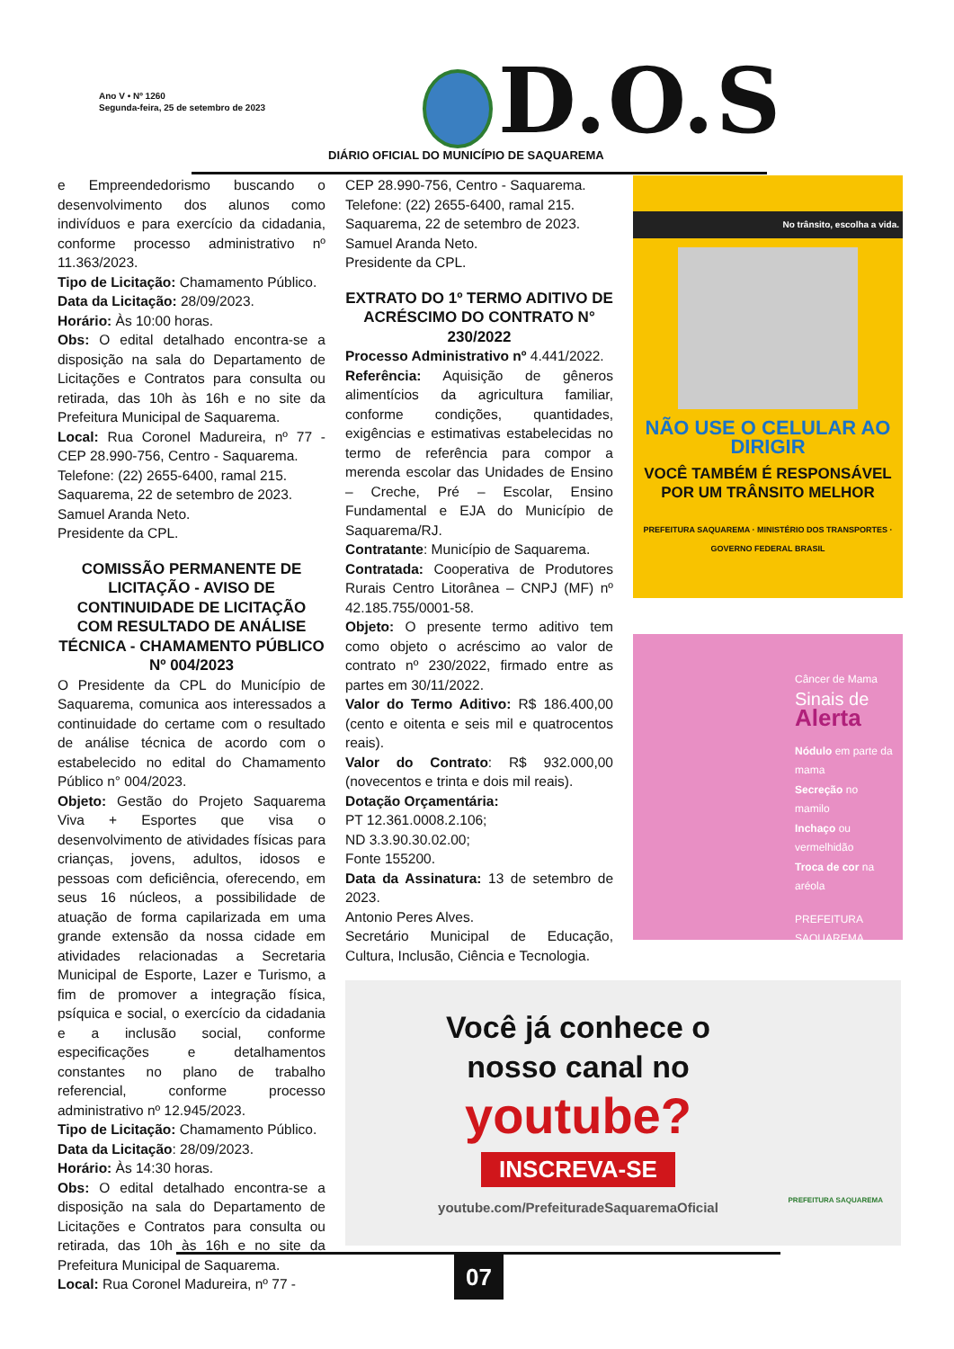Ano V • Nº 1260
Segunda-feira, 25 de setembro de 2023
D.O.S
DIÁRIO OFICIAL DO MUNICÍPIO DE SAQUAREMA
e Empreendedorismo buscando o desenvolvimento dos alunos como indivíduos e para exercício da cidadania, conforme processo administrativo nº 11.363/2023.
Tipo de Licitação: Chamamento Público.
Data da Licitação: 28/09/2023.
Horário: Às 10:00 horas.
Obs: O edital detalhado encontra-se a disposição na sala do Departamento de Licitações e Contratos para consulta ou retirada, das 10h às 16h e no site da Prefeitura Municipal de Saquarema.
Local: Rua Coronel Madureira, nº 77 - CEP 28.990-756, Centro - Saquarema.
Telefone: (22) 2655-6400, ramal 215.
Saquarema, 22 de setembro de 2023.
Samuel Aranda Neto.
Presidente da CPL.
COMISSÃO PERMANENTE DE LICITAÇÃO - AVISO DE CONTINUIDADE DE LICITAÇÃO COM RESULTADO DE ANÁLISE TÉCNICA - CHAMAMENTO PÚBLICO Nº 004/2023
O Presidente da CPL do Município de Saquarema, comunica aos interessados a continuidade do certame com o resultado de análise técnica de acordo com o estabelecido no edital do Chamamento Público n° 004/2023.
Objeto: Gestão do Projeto Saquarema Viva + Esportes que visa o desenvolvimento de atividades físicas para crianças, jovens, adultos, idosos e pessoas com deficiência, oferecendo, em seus 16 núcleos, a possibilidade de atuação de forma capilarizada em uma grande extensão da nossa cidade em atividades relacionadas a Secretaria Municipal de Esporte, Lazer e Turismo, a fim de promover a integração física, psíquica e social, o exercício da cidadania e a inclusão social, conforme especificações e detalhamentos constantes no plano de trabalho referencial, conforme processo administrativo nº 12.945/2023.
Tipo de Licitação: Chamamento Público.
Data da Licitação: 28/09/2023.
Horário: Às 14:30 horas.
Obs: O edital detalhado encontra-se a disposição na sala do Departamento de Licitações e Contratos para consulta ou retirada, das 10h às 16h e no site da Prefeitura Municipal de Saquarema.
Local: Rua Coronel Madureira, nº 77 -
CEP 28.990-756, Centro - Saquarema.
Telefone: (22) 2655-6400, ramal 215.
Saquarema, 22 de setembro de 2023.
Samuel Aranda Neto.
Presidente da CPL.
EXTRATO DO 1º TERMO ADITIVO DE ACRÉSCIMO DO CONTRATO N° 230/2022
Processo Administrativo nº 4.441/2022.
Referência: Aquisição de gêneros alimentícios da agricultura familiar, conforme condições, quantidades, exigências e estimativas estabelecidas no termo de referência para compor a merenda escolar das Unidades de Ensino – Creche, Pré – Escolar, Ensino Fundamental e EJA do Município de Saquarema/RJ.
Contratante: Município de Saquarema.
Contratada: Cooperativa de Produtores Rurais Centro Litorânea – CNPJ (MF) nº 42.185.755/0001-58.
Objeto: O presente termo aditivo tem como objeto o acréscimo ao valor de contrato nº 230/2022, firmado entre as partes em 30/11/2022.
Valor do Termo Aditivo: R$ 186.400,00 (cento e oitenta e seis mil e quatrocentos reais).
Valor do Contrato: R$ 932.000,00 (novecentos e trinta e dois mil reais).
Dotação Orçamentária:
PT 12.361.0008.2.106;
ND 3.3.90.30.02.00;
Fonte 155200.
Data da Assinatura: 13 de setembro de 2023.
Antonio Peres Alves.
Secretário Municipal de Educação, Cultura, Inclusão, Ciência e Tecnologia.
No trânsito, escolha a vida.
NÃO USE O CELULAR AO DIRIGIR
VOCÊ TAMBÉM É RESPONSÁVEL POR UM TRÂNSITO MELHOR
PREFEITURA SAQUAREMA · MINISTÉRIO DOS TRANSPORTES · GOVERNO FEDERAL BRASIL
Câncer de Mama
Sinais de
Alerta
Nódulo em parte da mama
Secreção no mamilo
Inchaço ou vermelhidão
Troca de cor na aréola
PREFEITURA SAQUAREMA
Você já conhece o
nosso canal no
youtube?
INSCREVA-SE
youtube.com/PrefeituradeSaquaremaOficial
PREFEITURA SAQUAREMA
07